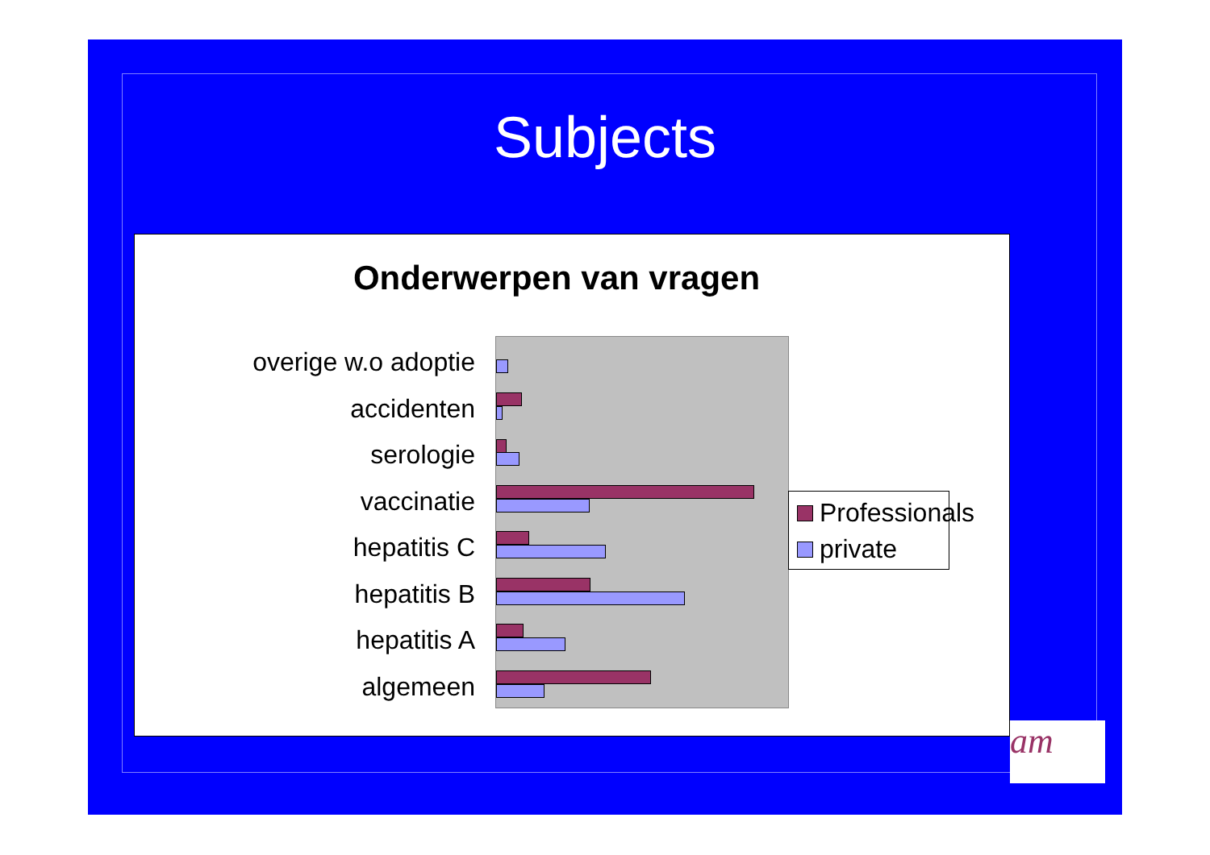Subjects
Onderwerpen van vragen
overige w.o adoptie
accidenten
serologie
vaccinatie
hepatitis C
hepatitis B
hepatitis A
algemeen
Professionals
private
am